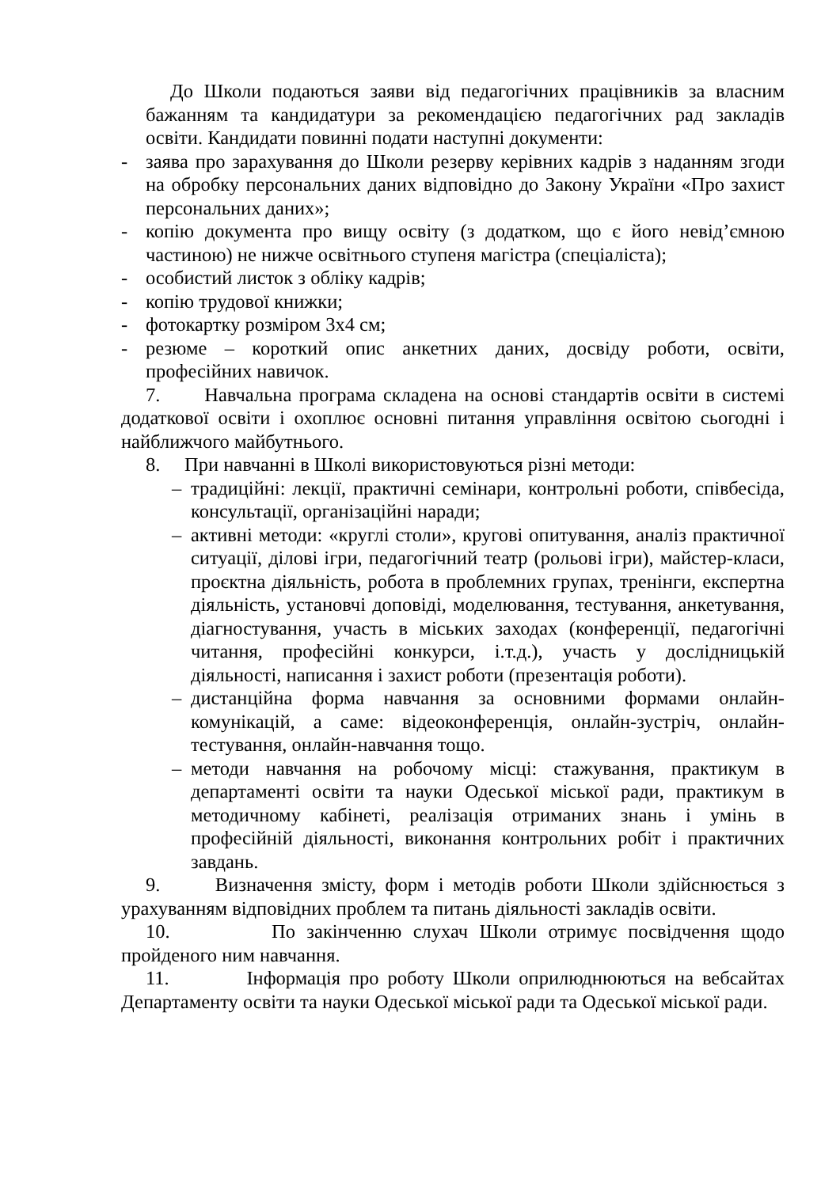До Школи подаються заяви від педагогічних працівників за власним бажанням та кандидатури за рекомендацією педагогічних рад закладів освіти. Кандидати повинні подати наступні документи:
- заява про зарахування до Школи резерву керівних кадрів з наданням згоди на обробку персональних даних відповідно до Закону України «Про захист персональних даних»;
- копію документа про вищу освіту (з додатком, що є його невід’ємною частиною) не нижче освітнього ступеня магістра (спеціаліста);
- особистий листок з обліку кадрів;
- копію трудової книжки;
- фотокартку розміром 3х4 см;
- резюме – короткий опис анкетних даних, досвіду роботи, освіти, професійних навичок.
7. Навчальна програма складена на основі стандартів освіти в системі додаткової освіти і охоплює основні питання управління освітою сьогодні і найближчого майбутнього.
8. При навчанні в Школі використовуються різні методи:
– традиційні: лекції, практичні семінари, контрольні роботи, співбесіда, консультації, організаційні наради;
– активні методи: «круглі столи», кругові опитування, аналіз практичної ситуації, ділові ігри, педагогічний театр (рольові ігри), майстер-класи, проєктна діяльність, робота в проблемних групах, тренінги, експертна діяльність, установчі доповіді, моделювання, тестування, анкетування, діагностування, участь в міських заходах (конференції, педагогічні читання, професійні конкурси, і.т.д.), участь у дослідницькій діяльності, написання і захист роботи (презентація роботи).
– дистанційна форма навчання за основними формами онлайн-комунікацій, а саме: відеоконференція, онлайн-зустріч, онлайн-тестування, онлайн-навчання тощо.
– методи навчання на робочому місці: стажування, практикум в департаменті освіти та науки Одеської міської ради, практикум в методичному кабінеті, реалізація отриманих знань і умінь в професійній діяльності, виконання контрольних робіт і практичних завдань.
9. Визначення змісту, форм і методів роботи Школи здійснюється з урахуванням відповідних проблем та питань діяльності закладів освіти.
10. По закінченню слухач Школи отримує посвідчення щодо пройденого ним навчання.
11. Інформація про роботу Школи оприлюднюються на вебсайтах Департаменту освіти та науки Одеської міської ради та Одеської міської ради.